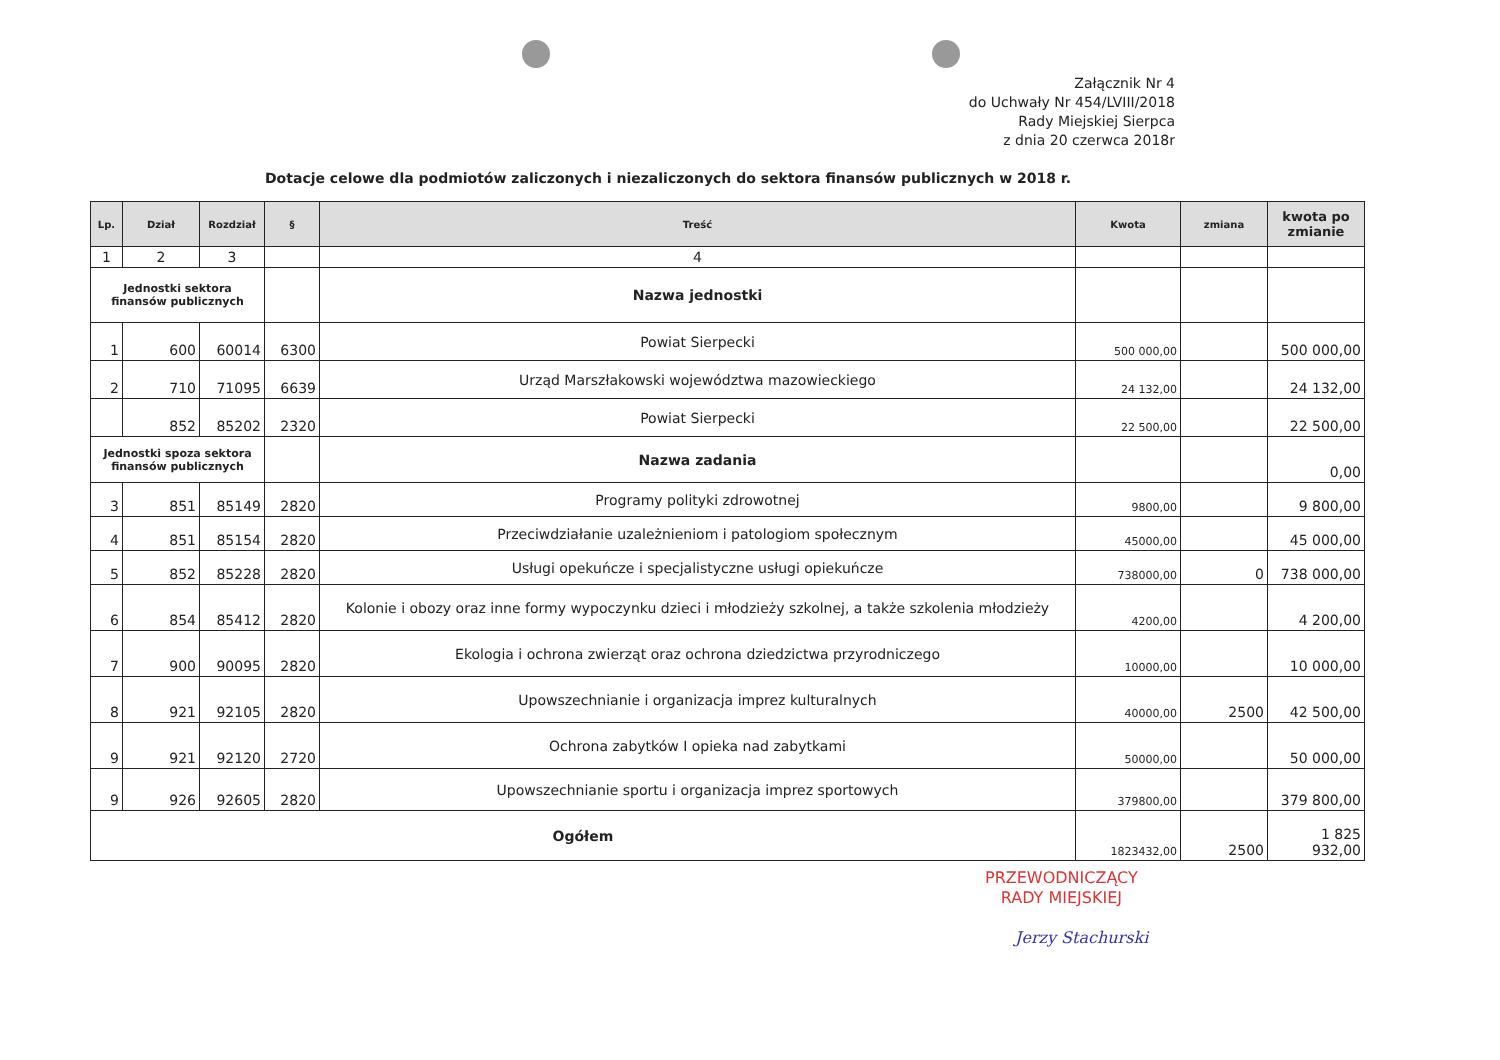Załącznik Nr 4
do Uchwały Nr 454/LVIII/2018
Rady Miejskiej Sierpca
z dnia 20 czerwca 2018r
Dotacje celowe dla podmiotów zaliczonych i niezaliczonych do sektora finansów publicznych w 2018 r.
| Lp. | Dział | Rozdział | § | Treść | Kwota | zmiana | kwota po zmianie |
| --- | --- | --- | --- | --- | --- | --- | --- |
| 1 | 2 | 3 | | 4 | | | |
| Jednostki sektora finansów publicznych | | | | Nazwa jednostki | | | |
| 1 | 600 | 60014 | 6300 | Powiat Sierpecki | 500 000,00 | | 500 000,00 |
| 2 | 710 | 71095 | 6639 | Urząd Marszłakowski województwa mazowieckiego | 24 132,00 | | 24 132,00 |
| | 852 | 85202 | 2320 | Powiat Sierpecki | 22 500,00 | | 22 500,00 |
| Jednostki spoza sektora finansów publicznych | | | | Nazwa zadania | | | 0,00 |
| 3 | 851 | 85149 | 2820 | Programy polityki zdrowotnej | 9800,00 | | 9 800,00 |
| 4 | 851 | 85154 | 2820 | Przeciwdziałanie uzależnieniom i patologiom społecznym | 45000,00 | | 45 000,00 |
| 5 | 852 | 85228 | 2820 | Usługi opekuńcze i specjalistyczne usługi opiekuńcze | 738000,00 | 0 | 738 000,00 |
| 6 | 854 | 85412 | 2820 | Kolonie i obozy oraz inne formy wypoczynku dzieci i młodzieży szkolnej, a także szkolenia młodzieży | 4200,00 | | 4 200,00 |
| 7 | 900 | 90095 | 2820 | Ekologia i ochrona zwierząt oraz ochrona dziedzictwa przyrodniczego | 10000,00 | | 10 000,00 |
| 8 | 921 | 92105 | 2820 | Upowszechnianie i organizacja imprez kulturalnych | 40000,00 | 2500 | 42 500,00 |
| 9 | 921 | 92120 | 2720 | Ochrona zabytków I opieka nad zabytkami | 50000,00 | | 50 000,00 |
| 9 | 926 | 92605 | 2820 | Upowszechnianie sportu i organizacja imprez sportowych | 379800,00 | | 379 800,00 |
| Ogółem | | | | | 1823432,00 | 2500 | 1 825 932,00 |
PRZEWODNICZĄCY
RADY MIEJSKIEJ
Jerzy Stachurski